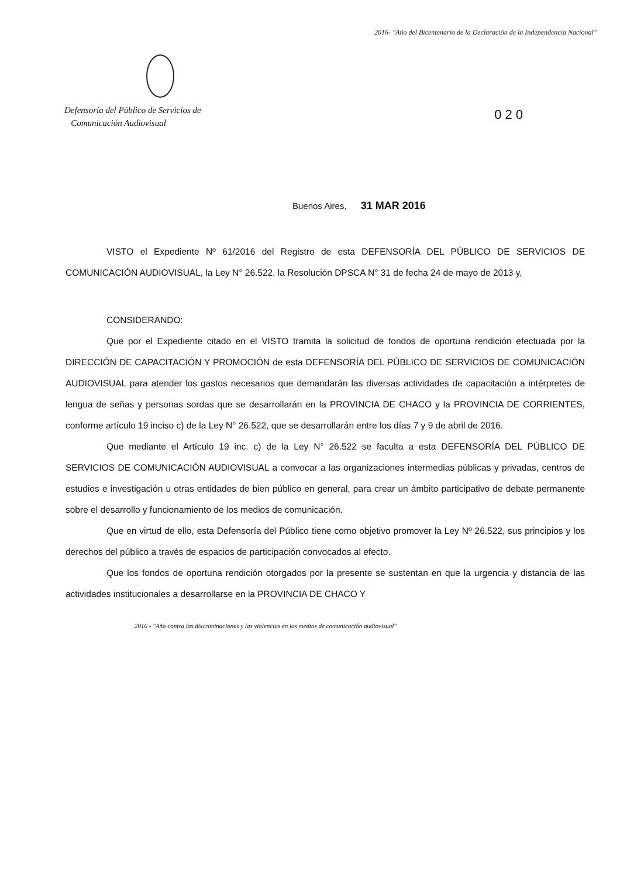2016- "Año del Bicentenario de la Declaración de la Independencia Nacional"
Defensoría del Público de Servicios de
Comunicación Audiovisual
020
Buenos Aires, 31 MAR 2016
VISTO el Expediente Nº 61/2016 del Registro de esta DEFENSORÍA DEL PÚBLICO DE SERVICIOS DE COMUNICACIÓN AUDIOVISUAL, la Ley N° 26.522, la Resolución DPSCA N° 31 de fecha 24 de mayo de 2013 y,
CONSIDERANDO:
Que por el Expediente citado en el VISTO tramita la solicitud de fondos de oportuna rendición efectuada por la DIRECCIÓN DE CAPACITACIÓN Y PROMOCIÓN de esta DEFENSORÍA DEL PÚBLICO DE SERVICIOS DE COMUNICACIÓN AUDIOVISUAL para atender los gastos necesarios que demandarán las diversas actividades de capacitación a intérpretes de lengua de señas y personas sordas que se desarrollarán en la PROVINCIA DE CHACO y la PROVINCIA DE CORRIENTES, conforme artículo 19 inciso c) de la Ley N° 26.522, que se desarrollarán entre los días 7 y 9 de abril de 2016.
Que mediante el Artículo 19 inc. c) de la Ley N° 26.522 se faculta a esta DEFENSORÍA DEL PÚBLICO DE SERVICIOS DE COMUNICACIÓN AUDIOVISUAL a convocar a las organizaciones intermedias públicas y privadas, centros de estudios e investigación u otras entidades de bien público en general, para crear un ámbito participativo de debate permanente sobre el desarrollo y funcionamiento de los medios de comunicación.
Que en virtud de ello, esta Defensoría del Público tiene como objetivo promover la Ley Nº 26.522, sus principios y los derechos del público a través de espacios de participación convocados al efecto.
Que los fondos de oportuna rendición otorgados por la presente se sustentan en que la urgencia y distancia de las actividades institucionales a desarrollarse en la PROVINCIA DE CHACO Y
2016 - "Año contra las discriminaciones y las violencias en los medios de comunicación audiovisual"